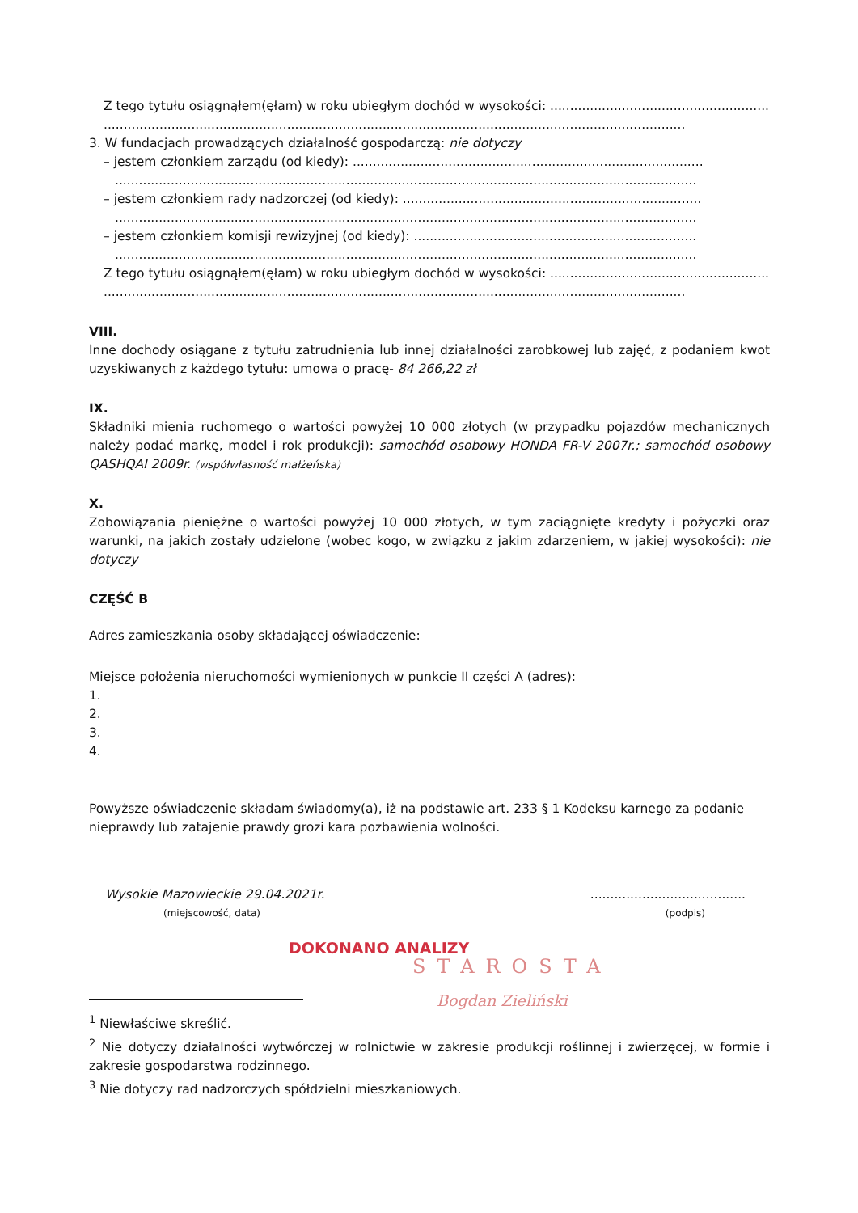Z tego tytułu osiągnąłem(ęłam) w roku ubiegłym dochód w wysokości: ..........................................................
..................................................................................................................................................
3. W fundacjach prowadzących działalność gospodarczą: nie dotyczy
– jestem członkiem zarządu (od kiedy): ........................................................................................
..................................................................................................................................................
– jestem członkiem rady nadzorczej (od kiedy): ...........................................................................
..................................................................................................................................................
– jestem członkiem komisji rewizyjnej (od kiedy): .......................................................................
..................................................................................................................................................
Z tego tytułu osiągnąłem(ęłam) w roku ubiegłym dochód w wysokości: ..........................................................
..................................................................................................................................................
VIII.
Inne dochody osiągane z tytułu zatrudnienia lub innej działalności zarobkowej lub zajęć, z podaniem kwot uzyskiwanych z każdego tytułu: umowa o pracę- 84 266,22 zł
IX.
Składniki mienia ruchomego o wartości powyżej 10 000 złotych (w przypadku pojazdów mechanicznych należy podać markę, model i rok produkcji): samochód osobowy HONDA FR-V 2007r.; samochód osobowy QASHQAI 2009r. (współwłasność małżeńska)
X.
Zobowiązania pieniężne o wartości powyżej 10 000 złotych, w tym zaciągnięte kredyty i pożyczki oraz warunki, na jakich zostały udzielone (wobec kogo, w związku z jakim zdarzeniem, w jakiej wysokości): nie dotyczy
CZĘŚĆ B
Adres zamieszkania osoby składającej oświadczenie:
Miejsce położenia nieruchomości wymienionych w punkcie II części A (adres):
1.
2.
3.
4.
Powyższe oświadczenie składam świadomy(a), iż na podstawie art. 233 § 1 Kodeksu karnego za podanie nieprawdy lub zatajenie prawdy grozi kara pozbawienia wolności.
Wysokie Mazowieckie 29.04.2021r.
(miejscowość, data)
.......................................
(podpis)
DOKONANO ANALIZY
STAROSTA
Bogdan Zieliński
<sup>1</sup> Niewłaściwe skreślić.
<sup>2</sup> Nie dotyczy działalności wytwórczej w rolnictwie w zakresie produkcji roślinnej i zwierzęcej, w formie i zakresie gospodarstwa rodzinnego.
<sup>3</sup> Nie dotyczy rad nadzorczych spółdzielni mieszkaniowych.